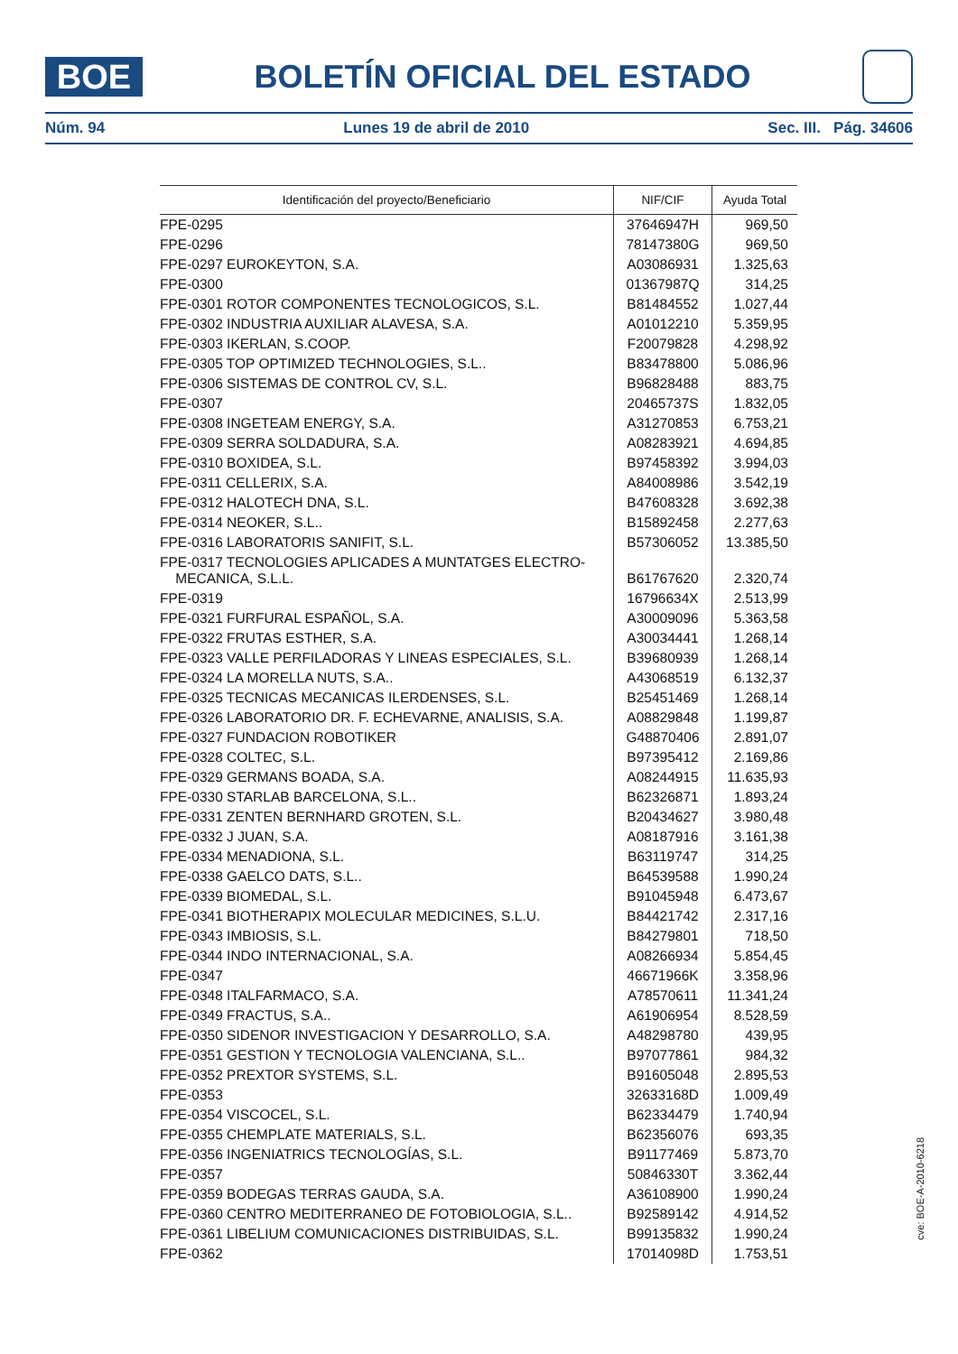BOE
BOLETÍN OFICIAL DEL ESTADO
Núm. 94 Lunes 19 de abril de 2010 Sec. III. Pág. 34606
| Identificación del proyecto/Beneficiario | NIF/CIF | Ayuda Total |
| --- | --- | --- |
| FPE-0295 | 37646947H | 969,50 |
| FPE-0296 | 78147380G | 969,50 |
| FPE-0297 EUROKEYTON, S.A. | A03086931 | 1.325,63 |
| FPE-0300 | 01367987Q | 314,25 |
| FPE-0301 ROTOR COMPONENTES TECNOLOGICOS, S.L. | B81484552 | 1.027,44 |
| FPE-0302 INDUSTRIA AUXILIAR ALAVESA, S.A. | A01012210 | 5.359,95 |
| FPE-0303 IKERLAN, S.COOP. | F20079828 | 4.298,92 |
| FPE-0305 TOP OPTIMIZED TECHNOLOGIES, S.L.. | B83478800 | 5.086,96 |
| FPE-0306 SISTEMAS DE CONTROL CV, S.L. | B96828488 | 883,75 |
| FPE-0307 | 20465737S | 1.832,05 |
| FPE-0308 INGETEAM ENERGY, S.A. | A31270853 | 6.753,21 |
| FPE-0309 SERRA SOLDADURA, S.A. | A08283921 | 4.694,85 |
| FPE-0310 BOXIDEA, S.L. | B97458392 | 3.994,03 |
| FPE-0311 CELLERIX, S.A. | A84008986 | 3.542,19 |
| FPE-0312 HALOTECH DNA, S.L. | B47608328 | 3.692,38 |
| FPE-0314 NEOKER, S.L.. | B15892458 | 2.277,63 |
| FPE-0316 LABORATORIS SANIFIT, S.L. | B57306052 | 13.385,50 |
| FPE-0317 TECNOLOGIES APLICADES A MUNTATGES ELECTRO- MECANICA, S.L.L. | B61767620 | 2.320,74 |
| FPE-0319 | 16796634X | 2.513,99 |
| FPE-0321 FURFURAL ESPAÑOL, S.A. | A30009096 | 5.363,58 |
| FPE-0322 FRUTAS ESTHER, S.A. | A30034441 | 1.268,14 |
| FPE-0323 VALLE PERFILADORAS Y LINEAS ESPECIALES, S.L. | B39680939 | 1.268,14 |
| FPE-0324 LA MORELLA NUTS, S.A.. | A43068519 | 6.132,37 |
| FPE-0325 TECNICAS MECANICAS ILERDENSES, S.L. | B25451469 | 1.268,14 |
| FPE-0326 LABORATORIO DR. F. ECHEVARNE, ANALISIS, S.A. | A08829848 | 1.199,87 |
| FPE-0327 FUNDACION ROBOTIKER | G48870406 | 2.891,07 |
| FPE-0328 COLTEC, S.L. | B97395412 | 2.169,86 |
| FPE-0329 GERMANS BOADA, S.A. | A08244915 | 11.635,93 |
| FPE-0330 STARLAB BARCELONA, S.L.. | B62326871 | 1.893,24 |
| FPE-0331 ZENTEN BERNHARD GROTEN, S.L. | B20434627 | 3.980,48 |
| FPE-0332 J JUAN, S.A. | A08187916 | 3.161,38 |
| FPE-0334 MENADIONA, S.L. | B63119747 | 314,25 |
| FPE-0338 GAELCO DATS, S.L.. | B64539588 | 1.990,24 |
| FPE-0339 BIOMEDAL, S.L. | B91045948 | 6.473,67 |
| FPE-0341 BIOTHERAPIX MOLECULAR MEDICINES, S.L.U. | B84421742 | 2.317,16 |
| FPE-0343 IMBIOSIS, S.L. | B84279801 | 718,50 |
| FPE-0344 INDO INTERNACIONAL, S.A. | A08266934 | 5.854,45 |
| FPE-0347 | 46671966K | 3.358,96 |
| FPE-0348 ITALFARMACO, S.A. | A78570611 | 11.341,24 |
| FPE-0349 FRACTUS, S.A.. | A61906954 | 8.528,59 |
| FPE-0350 SIDENOR INVESTIGACION Y DESARROLLO, S.A. | A48298780 | 439,95 |
| FPE-0351 GESTION Y TECNOLOGIA VALENCIANA, S.L.. | B97077861 | 984,32 |
| FPE-0352 PREXTOR SYSTEMS, S.L. | B91605048 | 2.895,53 |
| FPE-0353 | 32633168D | 1.009,49 |
| FPE-0354 VISCOCEL, S.L. | B62334479 | 1.740,94 |
| FPE-0355 CHEMPLATE MATERIALS, S.L. | B62356076 | 693,35 |
| FPE-0356 INGENIATRICS TECNOLOGÍAS, S.L. | B91177469 | 5.873,70 |
| FPE-0357 | 50846330T | 3.362,44 |
| FPE-0359 BODEGAS TERRAS GAUDA, S.A. | A36108900 | 1.990,24 |
| FPE-0360 CENTRO MEDITERRANEO DE FOTOBIOLOGIA, S.L.. | B92589142 | 4.914,52 |
| FPE-0361 LIBELIUM COMUNICACIONES DISTRIBUIDAS, S.L. | B99135832 | 1.990,24 |
| FPE-0362 | 17014098D | 1.753,51 |
cve: BOE-A-2010-6218